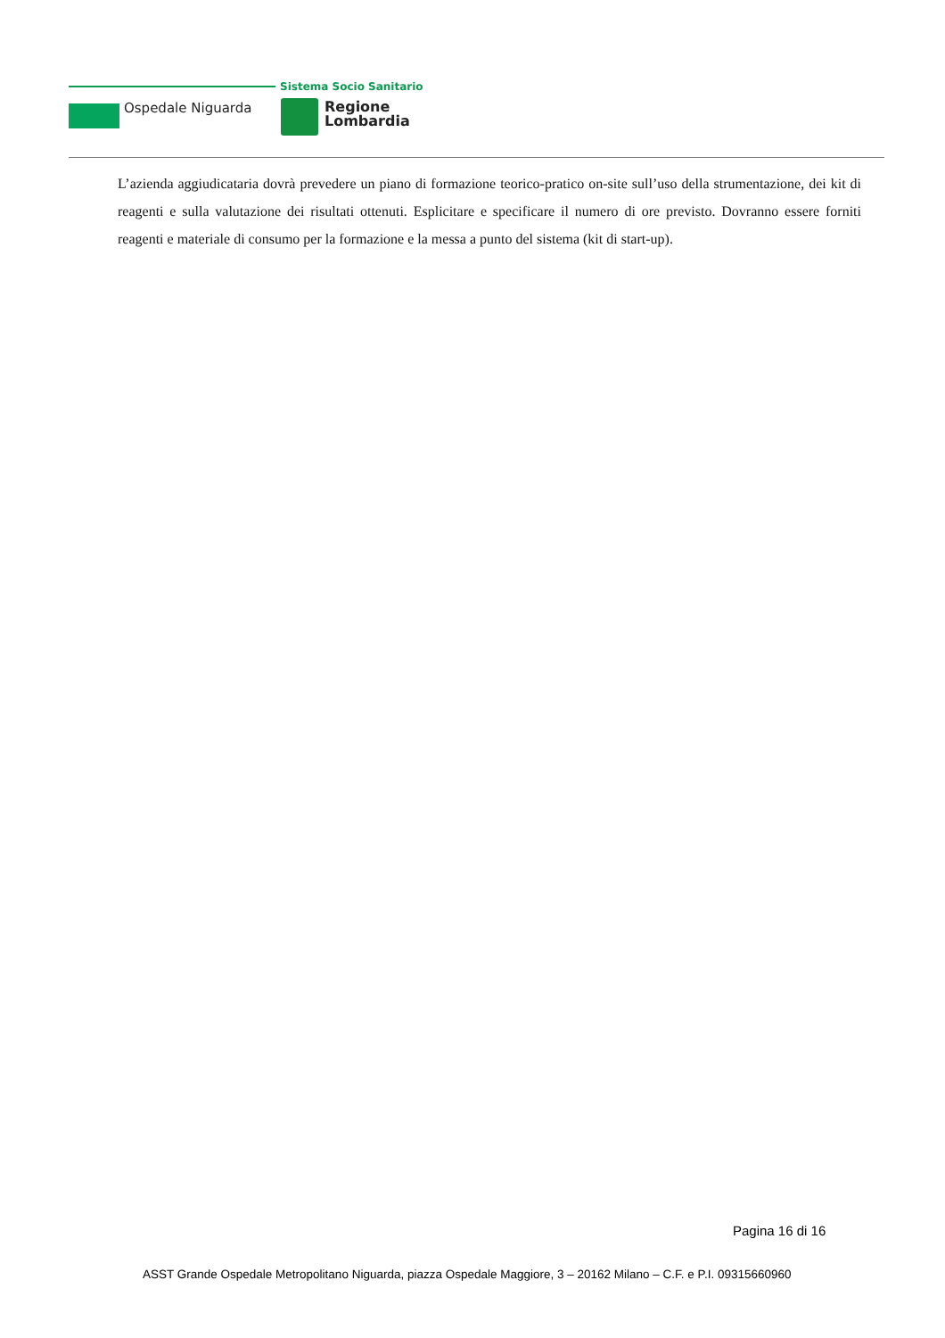Ospedale Niguarda
Sistema Socio Sanitario
Regione
Lombardia
L’azienda aggiudicataria dovrà prevedere un piano di formazione teorico-pratico on-site sull’uso della strumentazione, dei kit di reagenti e sulla valutazione dei risultati ottenuti. Esplicitare e specificare il numero di ore previsto. Dovranno essere forniti reagenti e materiale di consumo per la formazione e la messa a punto del sistema (kit di start-up).
Pagina 16 di 16
ASST Grande Ospedale Metropolitano Niguarda, piazza Ospedale Maggiore, 3 – 20162 Milano – C.F. e P.I. 09315660960